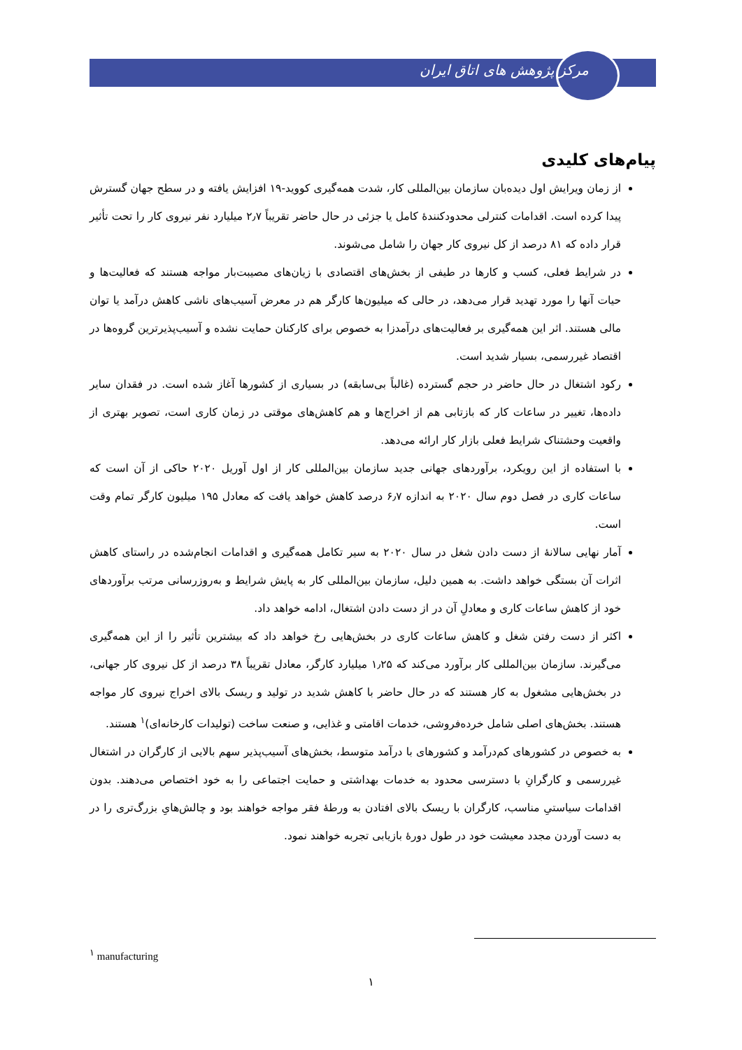مرکز پژوهش های اتاق ایران
پیام‌های کلیدی
از زمان ویرایش اول دیده‌بان سازمان بین‌المللی کار، شدت همه‌گیری کووید-۱۹ افزایش یافته و در سطح جهان گسترش پیدا کرده است. اقدامات کنترلی محدودکنندهٔ کامل یا جزئی در حال حاضر تقریباً ۲٫۷ میلیارد نفر نیروی کار را تحت تأثیر قرار داده که ۸۱ درصد از کل نیروی کار جهان را شامل می‌شوند.
در شرایط فعلی، کسب و کارها در طیفی از بخش‌های اقتصادی با زیان‌های مصیبت‌بار مواجه هستند که فعالیت‌ها و حیات آنها را مورد تهدید قرار می‌دهد، در حالی که میلیون‌ها کارگر هم در معرض آسیب‌های ناشی کاهش درآمد یا توان مالی هستند. اثر این همه‌گیری بر فعالیت‌های درآمدزا به خصوص برای کارکنان حمایت نشده و آسیب‌پذیرترین گروه‌ها در اقتصاد غیررسمی، بسیار شدید است.
رکود اشتغال در حال حاضر در حجم گسترده (غالباً بی‌سابقه) در بسیاری از کشورها آغاز شده است. در فقدان سایر داده‌ها، تغییر در ساعات کار که بازتابی هم از اخراج‌ها و هم کاهش‌های موقتی در زمان کاری است، تصویر بهتری از واقعیت وحشتناک شرایط فعلی بازار کار ارائه می‌دهد.
با استفاده از این رویکرد، برآوردهای جهانی جدید سازمان بین‌المللی کار از اول آوریل ۲۰۲۰ حاکی از آن است که ساعات کاری در فصل دوم سال ۲۰۲۰ به اندازه ۶٫۷ درصد کاهش خواهد یافت که معادل ۱۹۵ میلیون کارگر تمام وقت است.
آمار نهایی سالانهٔ از دست دادن شغل در سال ۲۰۲۰ به سیر تکامل همه‌گیری و اقدامات انجام‌شده در راستای کاهش اثرات آن بستگی خواهد داشت. به همین دلیل، سازمان بین‌المللی کار به پایش شرایط و به‌روزرسانی مرتب برآوردهای خود از کاهش ساعات کاری و معادلِ آن در از دست دادن اشتغال، ادامه خواهد داد.
اکثر از دست رفتن شغل و کاهش ساعات کاری در بخش‌هایی رخ خواهد داد که بیشترین تأثیر را از این همه‌گیری می‌گیرند. سازمان بین‌المللی کار برآورد می‌کند که ۱٫۲۵ میلیارد کارگر، معادل تقریباً ۳۸ درصد از کل نیروی کار جهانی، در بخش‌هایی مشغول به کار هستند که در حال حاضر با کاهش شدید در تولید و ریسک بالای اخراج نیروی کار مواجه هستند. بخش‌های اصلی شامل خرده‌فروشی، خدمات اقامتی و غذایی، و صنعت ساخت (تولیدات کارخانه‌ای)<sup>۱</sup> هستند.
به خصوص در کشورهای کم‌درآمد و کشورهای با درآمد متوسط، بخش‌های آسیب‌پذیر سهم بالایی از کارگران در اشتغال غیررسمی و کارگرانِ با دسترسی محدود به خدمات بهداشتی و حمایت اجتماعی را به خود اختصاص می‌دهند. بدون اقدامات سیاستیِ مناسب، کارگران با ریسک بالای افتادن به ورطهٔ فقر مواجه خواهند بود و چالش‌هایِ بزرگ‌تری را در به دست آوردن مجدد معیشت خود در طول دورهٔ بازیابی تجربه خواهند نمود.
<sup>۱</sup> manufacturing
۱